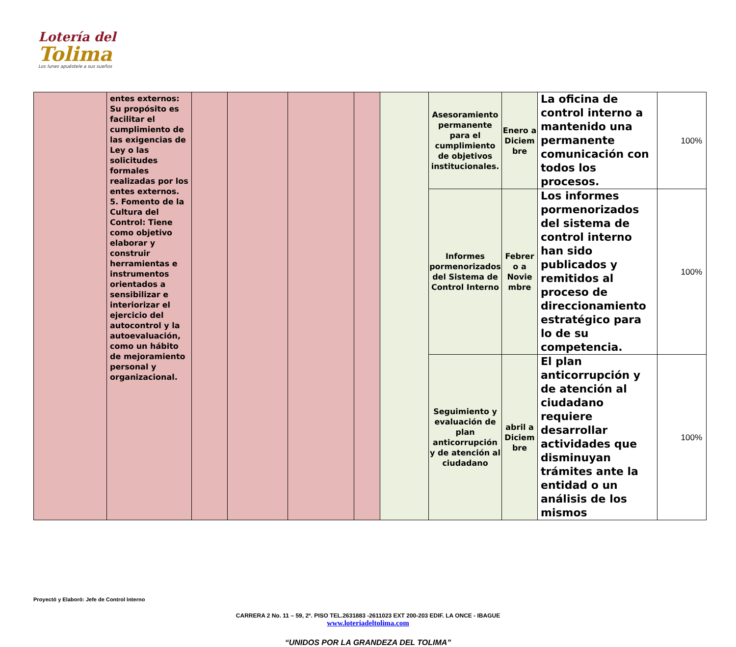Lotería del
Tolima
Los lunes apuéstele a sus sueños
| | entes externos: Su propósito es facilitar el cumplimiento de las exigencias de Ley o las solicitudes formales realizadas por los entes externos. 5. Fomento de la Cultura del Control: Tiene como objetivo elaborar y construir herramientas e instrumentos orientados a sensibilizar e interiorizar el ejercicio del autocontrol y la autoevaluación, como un hábito de mejoramiento personal y organizacional. | | | | | | Asesoramiento permanente para el cumplimiento de objetivos institucionales. | Enero a Diciem bre | La oficina de control interno a mantenido una permanente comunicación con todos los procesos. | 100% |
| | | | | | | | Informes pormenorizados del Sistema de Control Interno | Febrer o a Novie mbre | Los informes pormenorizados del sistema de control interno han sido publicados y remitidos al proceso de direccionamiento estratégico para lo de su competencia. | 100% |
| | | | | | | | Seguimiento y evaluación de plan anticorrupción y de atención al ciudadano | abril a Diciem bre | El plan anticorrupción y de atención al ciudadano requiere desarrollar actividades que disminuyan trámites ante la entidad o un análisis de los mismos | 100% |
Proyectó y Elaboró: Jefe de Control Interno
CARRERA 2 No. 11 – 59, 2º. PISO TEL.2631883 -2611023 EXT 200-203 EDIF. LA ONCE - IBAGUE
www.loteriadeltolima.com
“UNIDOS POR LA GRANDEZA DEL TOLIMA”